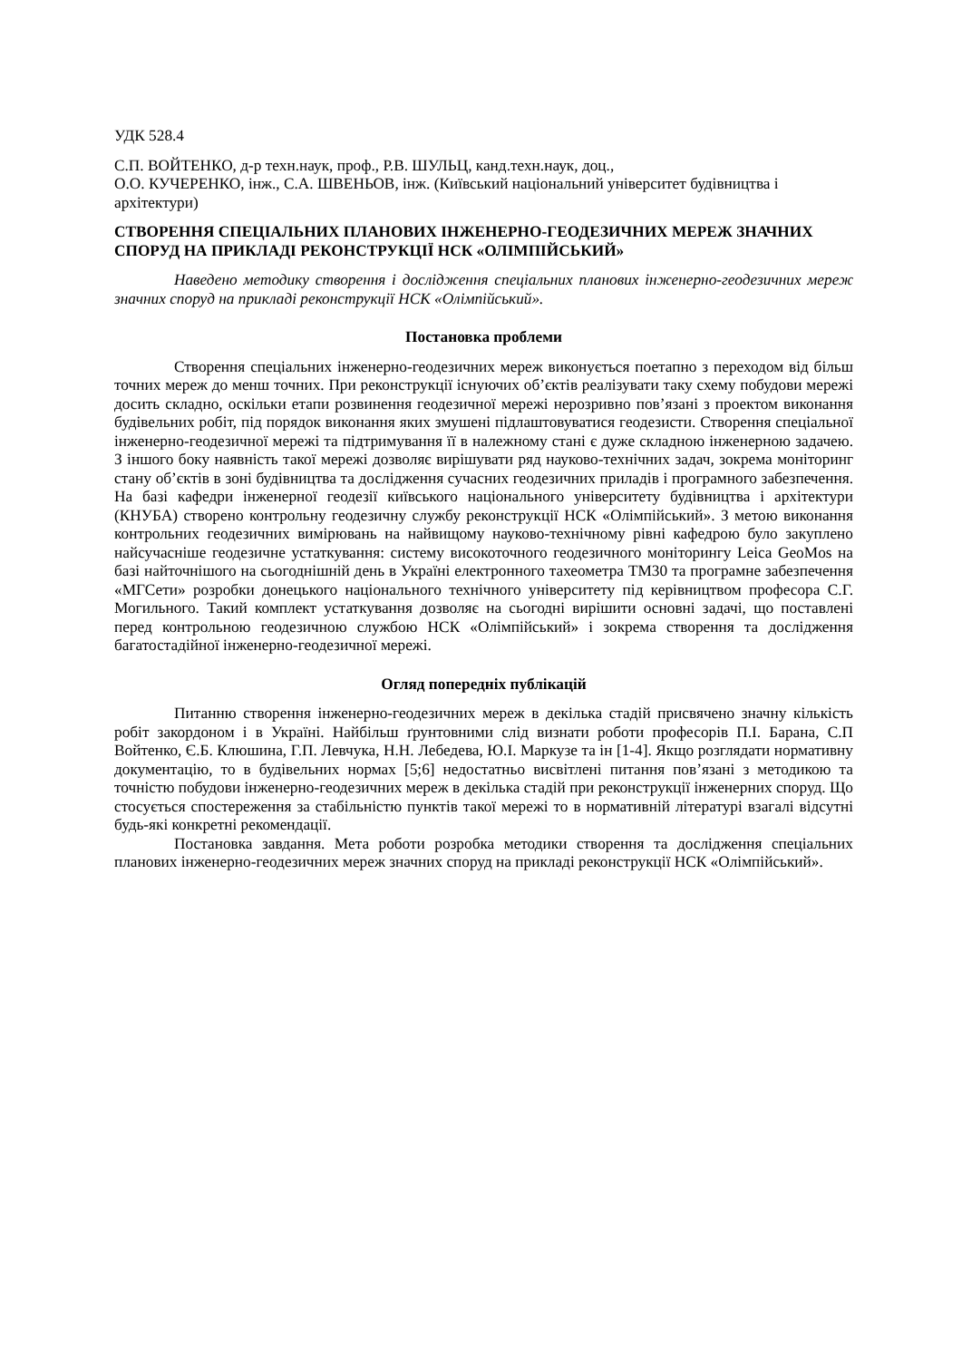УДК 528.4
С.П. ВОЙТЕНКО, д-р техн.наук, проф., Р.В. ШУЛЬЦ, канд.техн.наук, доц.,
О.О. КУЧЕРЕНКО, інж., С.А. ШВЕНЬОВ, інж. (Київський національний університет будівництва і архітектури)
СТВОРЕННЯ СПЕЦІАЛЬНИХ ПЛАНОВИХ ІНЖЕНЕРНО-ГЕОДЕЗИЧНИХ МЕРЕЖ ЗНАЧНИХ СПОРУД НА ПРИКЛАДІ РЕКОНСТРУКЦІЇ НСК «ОЛІМПІЙСЬКИЙ»
Наведено методику створення і дослідження спеціальних планових інженерно-геодезичних мереж значних споруд на прикладі реконструкції НСК «Олімпійський».
Постановка проблеми
Створення спеціальних інженерно-геодезичних мереж виконується поетапно з переходом від більш точних мереж до менш точних. При реконструкції існуючих об’єктів реалізувати таку схему побудови мережі досить складно, оскільки етапи розвинення геодезичної мережі нерозривно пов’язані з проектом виконання будівельних робіт, під порядок виконання яких змушені підлаштовуватися геодезисти. Створення спеціальної інженерно-геодезичної мережі та підтримування її в належному стані є дуже складною інженерною задачею. З іншого боку наявність такої мережі дозволяє вирішувати ряд науково-технічних задач, зокрема моніторинг стану об’єктів в зоні будівництва та дослідження сучасних геодезичних приладів і програмного забезпечення. На базі кафедри інженерної геодезії київського національного університету будівництва і архітектури (КНУБА) створено контрольну геодезичну службу реконструкції НСК «Олімпійський». З метою виконання контрольних геодезичних вимірювань на найвищому науково-технічному рівні кафедрою було закуплено найсучасніше геодезичне устаткування: систему високоточного геодезичного моніторингу Leica GeoMos на базі найточнішого на сьогоднішній день в Україні електронного тахеометра TM30 та програмне забезпечення «МГСети» розробки донецького національного технічного університету під керівництвом професора С.Г. Могильного. Такий комплект устаткування дозволяє на сьогодні вирішити основні задачі, що поставлені перед контрольною геодезичною службою НСК «Олімпійський» і зокрема створення та дослідження багатостадійної інженерно-геодезичної мережі.
Огляд попередніх публікацій
Питанню створення інженерно-геодезичних мереж в декілька стадій присвячено значну кількість робіт закордоном і в Україні. Найбільш ґрунтовними слід визнати роботи професорів П.І. Барана, С.П Войтенко, Є.Б. Клюшина, Г.П. Левчука, Н.Н. Лебедева, Ю.І. Маркузе та ін [1-4]. Якщо розглядати нормативну документацію, то в будівельних нормах [5;6] недостатньо висвітлені питання пов’язані з методикою та точністю побудови інженерно-геодезичних мереж в декілька стадій при реконструкції інженерних споруд. Що стосується спостереження за стабільністю пунктів такої мережі то в нормативній літературі взагалі відсутні будь-які конкретні рекомендації.
Постановка завдання. Мета роботи розробка методики створення та дослідження спеціальних планових інженерно-геодезичних мереж значних споруд на прикладі реконструкції НСК «Олімпійський».